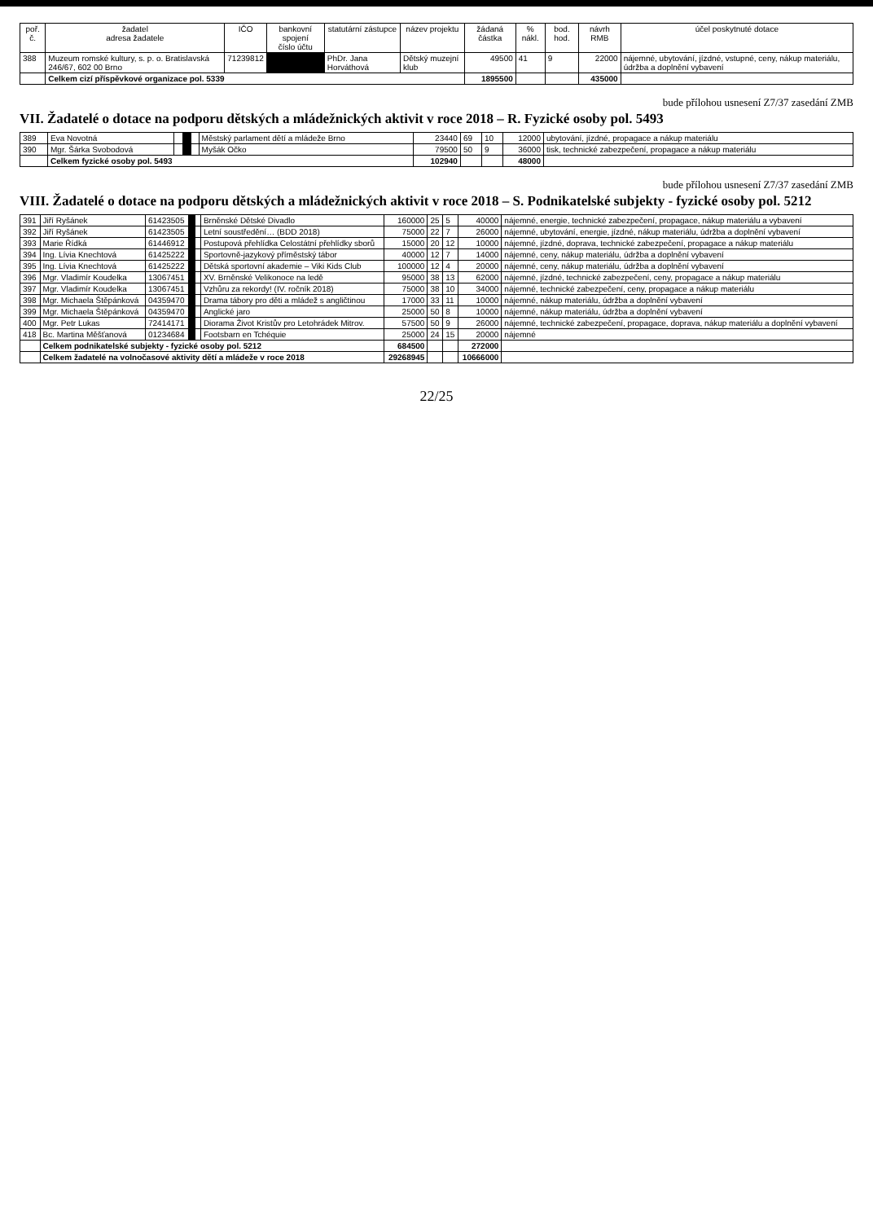| poř. č. | žadatel adresa žadatele | IČO | bankovní spojení číslo účtu | statutární zástupce | název projektu | žádaná částka | % nákl. | bod. hod. | návrh RMB | účel poskytnuté dotace |
| --- | --- | --- | --- | --- | --- | --- | --- | --- | --- | --- |
| 388 | Muzeum romské kultury, s. p. o. Bratislavská 246/67, 602 00 Brno | 71239812 | | PhDr. Jana Horváthová | Dětský muzejní klub | 49500 | 41 | 9 | 22000 | nájemné, ubytování, jízdné, vstupné, ceny, nákup materiálu, údržba a doplnění vybavení |
| | Celkem cizí příspěvkové organizace pol. 5339 | | | | | 1895500 | | | 435000 | |
bude přílohou usnesení Z7/37 zasedání ZMB
VII. Žadatelé o dotace na podporu dětských a mládežnických aktivit v roce 2018 – R. Fyzické osoby pol. 5493
| 389 | Eva Novotná | | | | Městský parlament dětí a mládeže Brno | 23440 | 69 | 10 | 12000 | ubytování, jízdné, propagace a nákup materiálu |
| 390 | Mgr. Šárka Svobodová | | | | Myšák Očko | 79500 | 50 | 9 | 36000 | tisk, technické zabezpečení, propagace a nákup materiálu |
| | Celkem fyzické osoby pol. 5493 | | | | | 102940 | | | 48000 | |
bude přílohou usnesení Z7/37 zasedání ZMB
VIII. Žadatelé o dotace na podporu dětských a mládežnických aktivit v roce 2018 – S. Podnikatelské subjekty - fyzické osoby pol. 5212
| 391 | Jiří Ryšánek | 61423505 | | | Brněnské Dětské Divadlo | 160000 | 25 | 5 | 40000 | nájemné, energie, technické zabezpečení, propagace, nákup materiálu a vybavení |
| 392 | Jiří Ryšánek | 61423505 | | | Letní soustředění… (BDD 2018) | 75000 | 22 | 7 | 26000 | nájemné, ubytování, energie, jízdné, nákup materiálu, údržba a doplnění vybavení |
| 393 | Marie Řídká | 61446912 | | | Postupová přehlídka Celostátní přehlídky sborů | 15000 | 20 | 12 | 10000 | nájemné, jízdné, doprava, technické zabezpečení, propagace a nákup materiálu |
| 394 | Ing. Lívia Knechtová | 61425222 | | | Sportovně-jazykový příměstský tábor | 40000 | 12 | 7 | 14000 | nájemné, ceny, nákup materiálu, údržba a doplnění vybavení |
| 395 | Ing. Lívia Knechtová | 61425222 | | | Dětská sportovní akademie – Viki Kids Club | 100000 | 12 | 4 | 20000 | nájemné, ceny, nákup materiálu, údržba a doplnění vybavení |
| 396 | Mgr. Vladimír Koudelka | 13067451 | | | XV. Brněnské Velikonoce na ledě | 95000 | 38 | 13 | 62000 | nájemné, jízdné, technické zabezpečení, ceny, propagace a nákup materiálu |
| 397 | Mgr. Vladimír Koudelka | 13067451 | | | Vzhůru za rekordy! (IV. ročník 2018) | 75000 | 38 | 10 | 34000 | nájemné, technické zabezpečení, ceny, propagace a nákup materiálu |
| 398 | Mgr. Michaela Štěpánková | 04359470 | | | Drama tábory pro děti a mládež s angličtinou | 17000 | 33 | 11 | 10000 | nájemné, nákup materiálu, údržba a doplnění vybavení |
| 399 | Mgr. Michaela Štěpánková | 04359470 | | | Anglické jaro | 25000 | 50 | 8 | 10000 | nájemné, nákup materiálu, údržba a doplnění vybavení |
| 400 | Mgr. Petr Lukas | 72414171 | | | Diorama Život Kristův pro Letohrádek Mitrov. | 57500 | 50 | 9 | 26000 | nájemné, technické zabezpečení, propagace, doprava, nákup materiálu a doplnění vybavení |
| 418 | Bc. Martina Měšťanová | 01234684 | | | Footsbarn en Tchéquie | 25000 | 24 | 15 | 20000 | nájemné |
| | Celkem podnikatelské subjekty - fyzické osoby pol. 5212 | | | | | 684500 | | | 272000 | |
| | Celkem žadatelé na volnočasové aktivity dětí a mládeže v roce 2018 | | | | | 29268945 | | | 10666000 | |
22/25